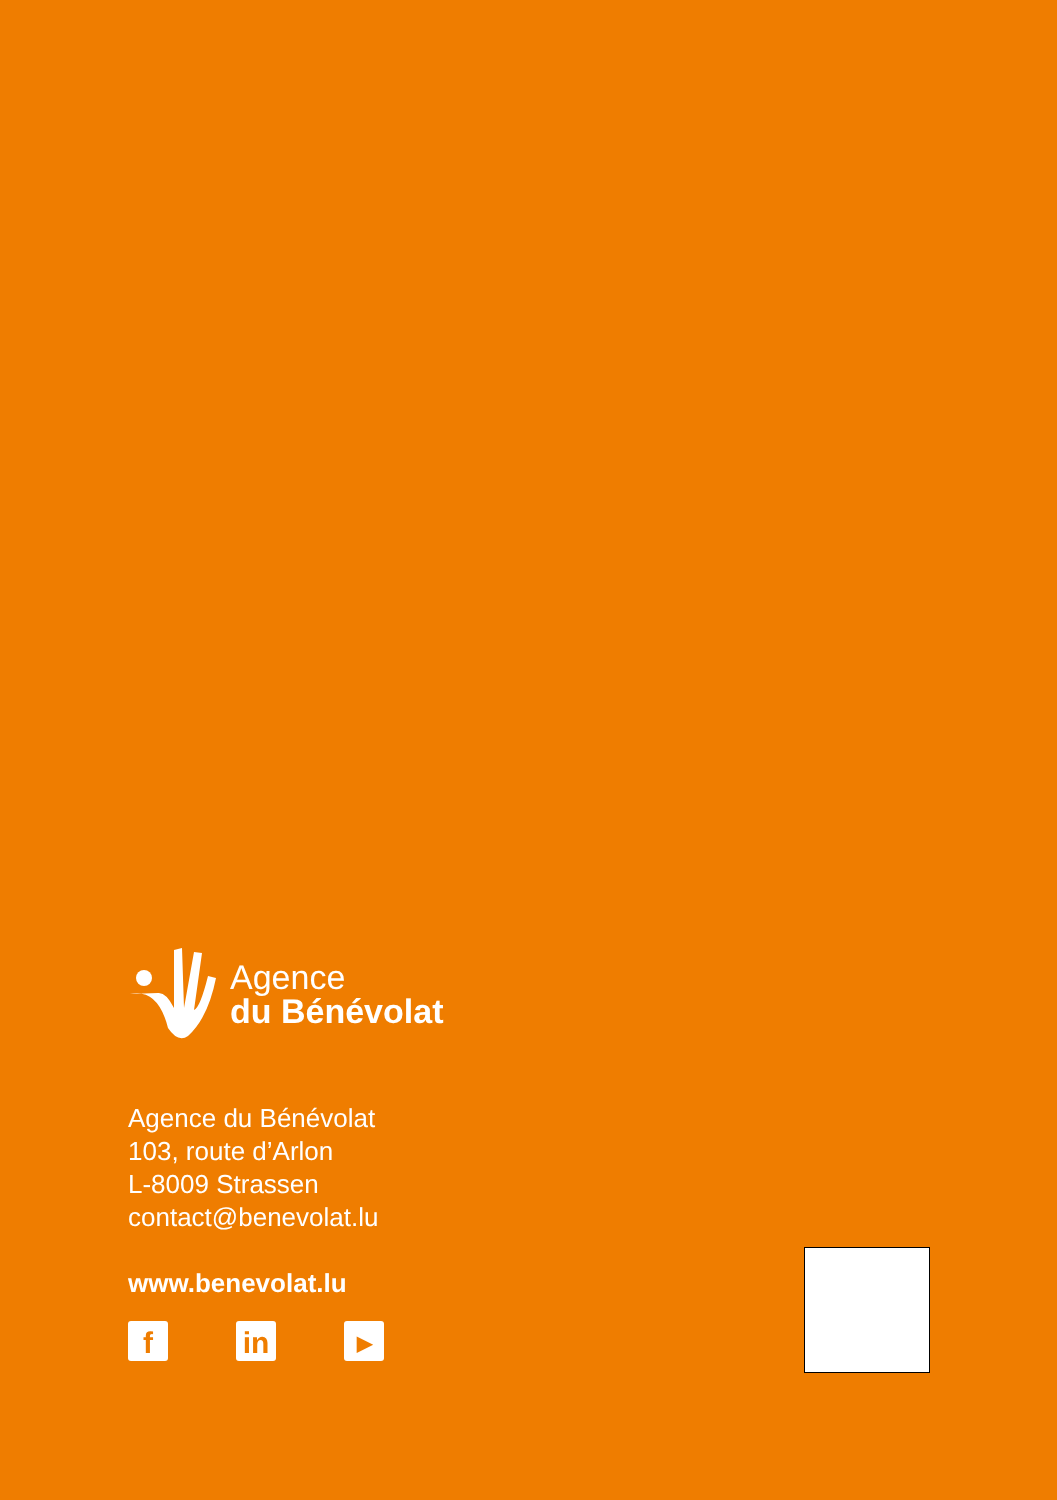Agence
du Bénévolat
Agence du Bénévolat
103, route d’Arlon
L-8009 Strassen
contact@benevolat.lu
www.benevolat.lu
f in
▶